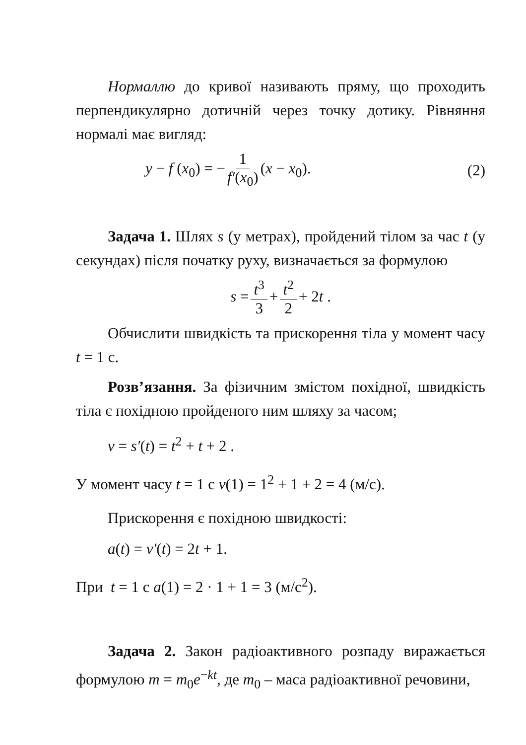Нормаллю до кривої називають пряму, що проходить перпендикулярно дотичній через точку дотику. Рівняння нормалі має вигляд:
y − f (x<sub>0</sub>) = − 1 f′(x<sub>0</sub>) (x − x<sub>0</sub>). (2)
Задача 1. Шлях s (у метрах), пройдений тілом за час t (у секундах) після початку руху, визначається за формулою
s = t<sup>3</sup> 3 + t<sup>2</sup> 2 + 2t .
Обчислити швидкість та прискорення тіла у момент часу t = 1 с.
Розв’язання. За фізичним змістом похідної, швидкість тіла є похідною пройденого ним шляху за часом;
v = s′(t) = t<sup>2</sup> + t + 2 .
У момент часу t = 1 с v(1) = 1<sup>2</sup> + 1 + 2 = 4 (м/с).
Прискорення є похідною швидкості:
a(t) = v′(t) = 2t + 1.
При t = 1 с a(1) = 2 · 1 + 1 = 3 (м/с<sup>2</sup>).
Задача 2. Закон радіоактивного розпаду виражається формулою m = m<sub>0</sub>e<sup>−kt</sup>, де m<sub>0</sub> – маса радіоактивної речовини,